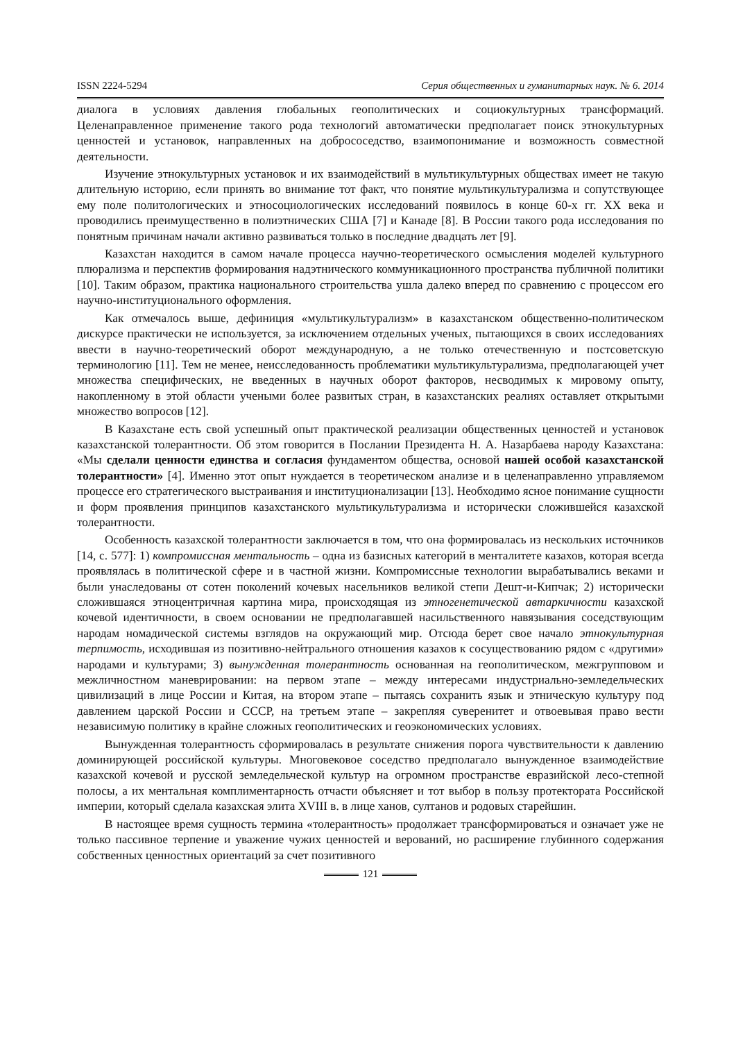ISSN 2224-5294 Серия общественных и гуманитарных наук. № 6. 2014
диалога в условиях давления глобальных геополитических и социокультурных трансформаций. Целенаправленное применение такого рода технологий автоматически предполагает поиск этнокультурных ценностей и установок, направленных на добрососедство, взаимопонимание и возможность совместной деятельности.
Изучение этнокультурных установок и их взаимодействий в мультикультурных обществах имеет не такую длительную историю, если принять во внимание тот факт, что понятие мультикультурализма и сопутствующее ему поле политологических и этносоциологических исследований появилось в конце 60-х гг. XX века и проводились преимущественно в полиэтнических США [7] и Канаде [8]. В России такого рода исследования по понятным причинам начали активно развиваться только в последние двадцать лет [9].
Казахстан находится в самом начале процесса научно-теоретического осмысления моделей культурного плюрализма и перспектив формирования надэтнического коммуникационного пространства публичной политики [10]. Таким образом, практика национального строительства ушла далеко вперед по сравнению с процессом его научно-институционального оформления.
Как отмечалось выше, дефиниция «мультикультурализм» в казахстанском общественно-политическом дискурсе практически не используется, за исключением отдельных ученых, пытающихся в своих исследованиях ввести в научно-теоретический оборот международную, а не только отечественную и постсоветскую терминологию [11]. Тем не менее, неисследованность проблематики мультикультурализма, предполагающей учет множества специфических, не введенных в научных оборот факторов, несводимых к мировому опыту, накопленному в этой области учеными более развитых стран, в казахстанских реалиях оставляет открытыми множество вопросов [12].
В Казахстане есть свой успешный опыт практической реализации общественных ценностей и установок казахстанской толерантности. Об этом говорится в Послании Президента Н. А. Назарбаева народу Казахстана: «Мы сделали ценности единства и согласия фундаментом общества, основой нашей особой казахстанской толерантности» [4]. Именно этот опыт нуждается в теоретическом анализе и в целенаправленно управляемом процессе его стратегического выстраивания и институционализации [13]. Необходимо ясное понимание сущности и форм проявления принципов казахстанского мультикультурализма и исторически сложившейся казахской толерантности.
Особенность казахской толерантности заключается в том, что она формировалась из нескольких источников [14, с. 577]: 1) компромиссная ментальность – одна из базисных категорий в менталитете казахов, которая всегда проявлялась в политической сфере и в частной жизни. Компромиссные технологии вырабатывались веками и были унаследованы от сотен поколений кочевых насельников великой степи Дешт-и-Кипчак; 2) исторически сложившаяся этноцентричная картина мира, происходящая из этногенетической автаркичности казахской кочевой идентичности, в своем основании не предполагавшей насильственного навязывания соседствующим народам номадической системы взглядов на окружающий мир. Отсюда берет свое начало этнокультурная терпимость, исходившая из позитивно-нейтрального отношения казахов к сосуществованию рядом с «другими» народами и культурами; 3) вынужденная толерантность основанная на геополитическом, межгрупповом и межличностном маневрировании: на первом этапе – между интересами индустриально-земледельческих цивилизаций в лице России и Китая, на втором этапе – пытаясь сохранить язык и этническую культуру под давлением царской России и СССР, на третьем этапе – закрепляя суверенитет и отвоевывая право вести независимую политику в крайне сложных геополитических и геоэкономических условиях.
Вынужденная толерантность сформировалась в результате снижения порога чувствительности к давлению доминирующей российской культуры. Многовековое соседство предполагало вынужденное взаимодействие казахской кочевой и русской земледельческой культур на огромном пространстве евразийской лесо-степной полосы, а их ментальная комплиментарность отчасти объясняет и тот выбор в пользу протектората Российской империи, который сделала казахская элита XVIII в. в лице ханов, султанов и родовых старейшин.
В настоящее время сущность термина «толерантность» продолжает трансформироваться и означает уже не только пассивное терпение и уважение чужих ценностей и верований, но расширение глубинного содержания собственных ценностных ориентаций за счет позитивного
121